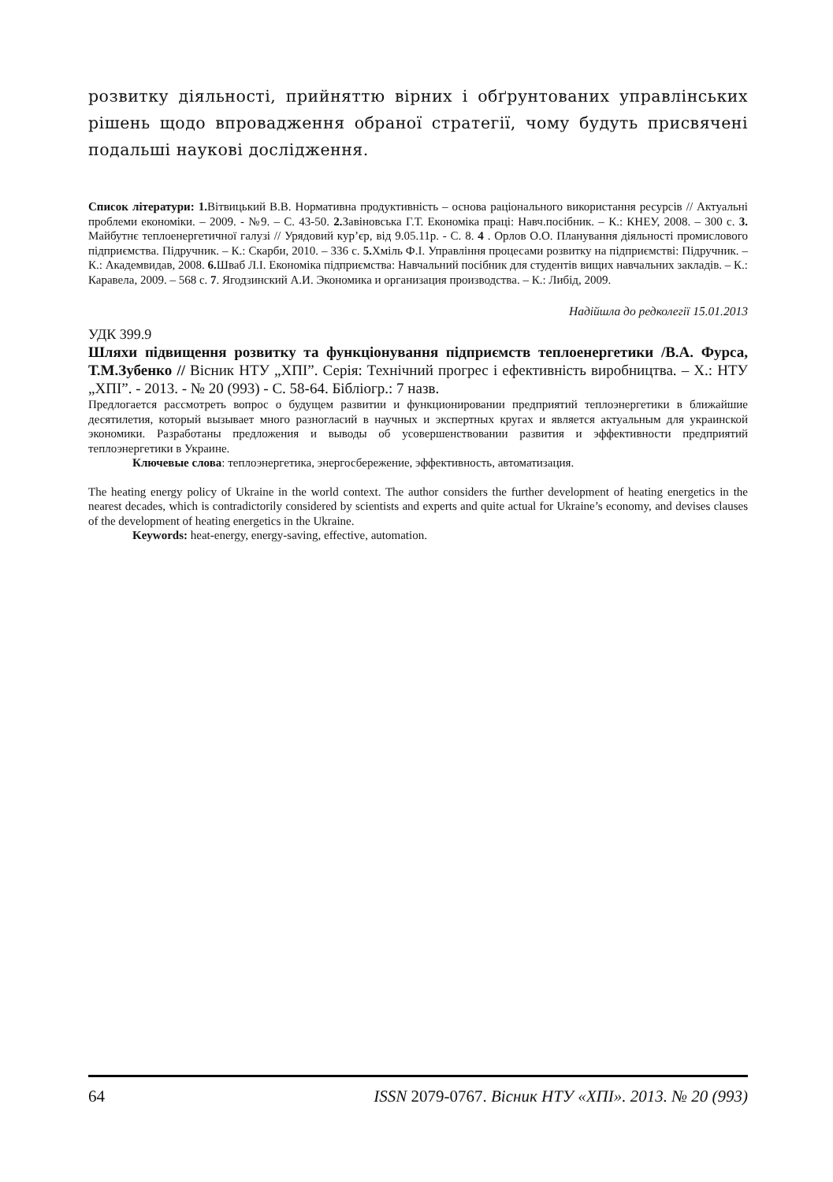розвитку діяльності, прийняттю вірних і обґрунтованих управлінських рішень щодо впровадження обраної стратегії, чому будуть присвячені подальші наукові дослідження.
Список літератури: 1. Вітвицький В.В. Нормативна продуктивність – основа раціонального використання ресурсів // Актуальні проблеми економіки. – 2009. - №9. – С. 43-50. 2. Завіновська Г.Т. Економіка праці: Навч.посібник. – К.: КНЕУ, 2008. – 300 с. 3. Майбутнє теплоенергетичної галузі // Урядовий кур’єр, від 9.05.11р. - С. 8. 4 . Орлов О.О. Планування діяльності промислового підприємства. Підручник. – К.: Скарби, 2010. – 336 с. 5. Хміль Ф.І. Управління процесами розвитку на підприємстві: Підручник. – К.: Академвидав, 2008. 6. Шваб Л.І. Економіка підприємства: Навчальний посібник для студентів вищих навчальних закладів. – К.: Каравела, 2009. – 568 с. 7. Ягодзинский А.И. Экономика и организация производства. – К.: Либід, 2009.
Надійшла до редколегії 15.01.2013
УДК 399.9
Шляхи підвищення розвитку та функціонування підприємств теплоенергетики /В.А. Фурса, Т.М.Зубенко // Вісник НТУ „ХПІ”. Серія: Технічний прогрес і ефективність виробництва. – Х.: НТУ „ХПІ”. - 2013. - № 20 (993) - С. 58-64. Бібліогр.: 7 назв.
Предлогается рассмотреть вопрос о будущем развитии и функционировании предприятий теплоэнергетики в ближайшие десятилетия, который вызывает много разногласий в научных и экспертных кругах и является актуальным для украинской экономики. Разработаны предложения и выводы об усовершенствовании развития и эффективности предприятий теплоэнергетики в Украине.
Ключевые слова: теплоэнергетика, энергосбережение, эффективность, автоматизация.
The heating energy policy of Ukraine in the world context. The author considers the further development of heating energetics in the nearest decades, which is contradictorily considered by scientists and experts and quite actual for Ukraine’s economy, and devises clauses of the development of heating energetics in the Ukraine.
Keywords: heat-energy, energy-saving, effective, automation.
64 ISSN 2079-0767. Вісник НТУ «ХПІ». 2013. № 20 (993)